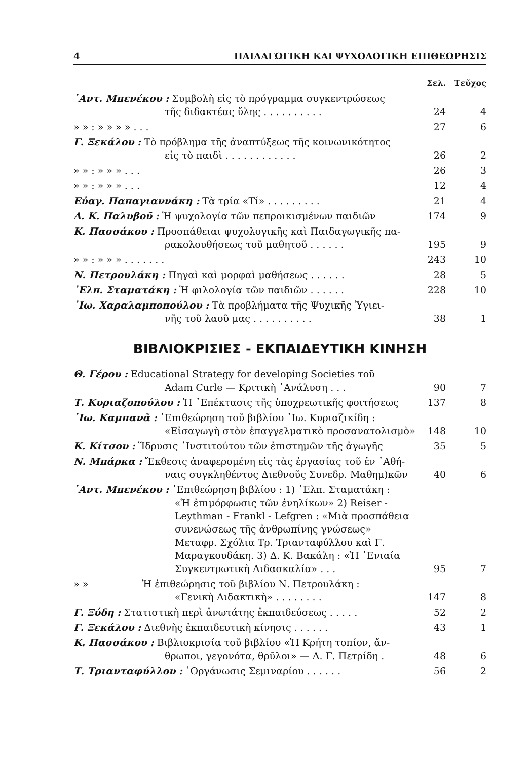4 ΠΑΙΔΑΓΩΓΙΚΗ ΚΑΙ ΨΥΧΟΛΟΓΙΚΗ ΕΠΙΘΕΩΡΗΣΙΣ
| | Σελ. | Τεῦχος |
| --- | --- | --- |
| ᾿Αντ. Μπενέκου : Συμβολὴ εἰς τὸ πρόγραμμα συγκεντρώσεως τῆς διδακτέας ὕλης . . . . . . . . . . | 24 | 4 |
| » » : » » » » . . . | 27 | 6 |
| Γ. Ξεκάλου : Τὸ πρόβλημα τῆς ἀναπτύξεως τῆς κοινωνικότητος εἰς τὸ παιδὶ . . . . . . . . . . . . | 26 | 2 |
| » » : » » » . . . | 26 | 3 |
| » » : » » » . . . | 12 | 4 |
| Εὐαγ. Παπαγιαννάκη : Τὰ τρία «Τί» . . . . . . . . . | 21 | 4 |
| Δ. Κ. Παλυβοῦ : Ἡ ψυχολογία τῶν πεπροικισμένων παιδιῶν | 174 | 9 |
| Κ. Πασσάκου : Προσπάθειαι ψυχολογικῆς καὶ Παιδαγωγικῆς πα- ρακολουθήσεως τοῦ μαθητοῦ . . . . . . | 195 | 9 |
| » » : » » » . . . . . . . | 243 | 10 |
| Ν. Πετρουλάκη : Πηγαὶ καὶ μορφαὶ μαθήσεως . . . . . . | 28 | 5 |
| ᾿Ελπ. Σταματάκη : Ἡ φιλολογία τῶν παιδιῶν . . . . . . | 228 | 10 |
| ᾿Ιω. Χαραλαμποπούλου : Τὰ προβλήματα τῆς Ψυχικῆς Ὑγιει- νῆς τοῦ λαοῦ μας . . . . . . . . . . | 38 | 1 |
ΒΙΒΛΙΟΚΡΙΣΙΕΣ - ΕΚΠΑΙΔΕΥΤΙΚΗ ΚΙΝΗΣΗ
| Θ. Γέρου : Educational Strategy for developing Societies τοῦ Adam Curle — Κριτικὴ ᾿Ανάλυση . . . | 90 | 7 |
| Τ. Κυριαζοπούλου : Ἡ ᾿Επέκτασις τῆς ὑποχρεωτικῆς φοιτήσεως | 137 | 8 |
| ᾿Ιω. Καμπανᾶ : ᾿Επιθεώρηση τοῦ βιβλίου ᾿Ιω. Κυριαζικίδη : «Εἰσαγωγὴ στὸν ἐπαγγελματικὸ προσανατολισμὸ» | 148 | 10 |
| Κ. Κίτσου : Ἵδρυσις ᾿Ινστιτούτου τῶν ἐπιστημῶν τῆς ἀγωγῆς | 35 | 5 |
| Ν. Μπάρκα : Ἔκθεσις ἀναφερομένη εἰς τὰς ἐργασίας τοῦ ἐν ᾿Αθή- ναις συγκληθέντος Διεθνοῦς Συνεδρ. Μαθημ)κῶν | 40 | 6 |
| ᾿Αντ. Μπενέκου : ᾿Επιθεώρηση βιβλίου : 1) ᾿Ελπ. Σταματάκη : «Ἡ ἐπιμόρφωσις τῶν ἐνηλίκων» 2) Reiser - Leythman - Frankl - Lefgren : «Μιὰ προσπάθεια συνενώσεως τῆς ἀνθρωπίνης γνώσεως» Μεταφρ. Σχόλια Τρ. Τριανταφύλλου καὶ Γ. Μαραγκουδάκη. 3) Δ. Κ. Βακάλη : «Ἡ ῾Ενιαία Συγκεντρωτικὴ Διδασκαλία» . . . | 95 | 7 |
| » » Ἡ ἐπιθεώρησις τοῦ βιβλίου Ν. Πετρουλάκη : «Γενικὴ Διδακτικὴ» . . . . . . . . | 147 | 8 |
| Γ. Ξύδη : Στατιστικὴ περὶ ἀνωτάτης ἐκπαιδεύσεως . . . . . | 52 | 2 |
| Γ. Ξεκάλου : Διεθνὴς ἐκπαιδευτικὴ κίνησις . . . . . . | 43 | 1 |
| Κ. Πασσάκου : Βιβλιοκρισία τοῦ βιβλίου «Ἡ Κρήτη τοπίον, ἄν- θρωποι, γεγονότα, θρῦλοι» — Λ. Γ. Πετρίδη . | 48 | 6 |
| Τ. Τριανταφύλλου : ᾿Οργάνωσις Σεμιναρίου . . . . . . | 56 | 2 |